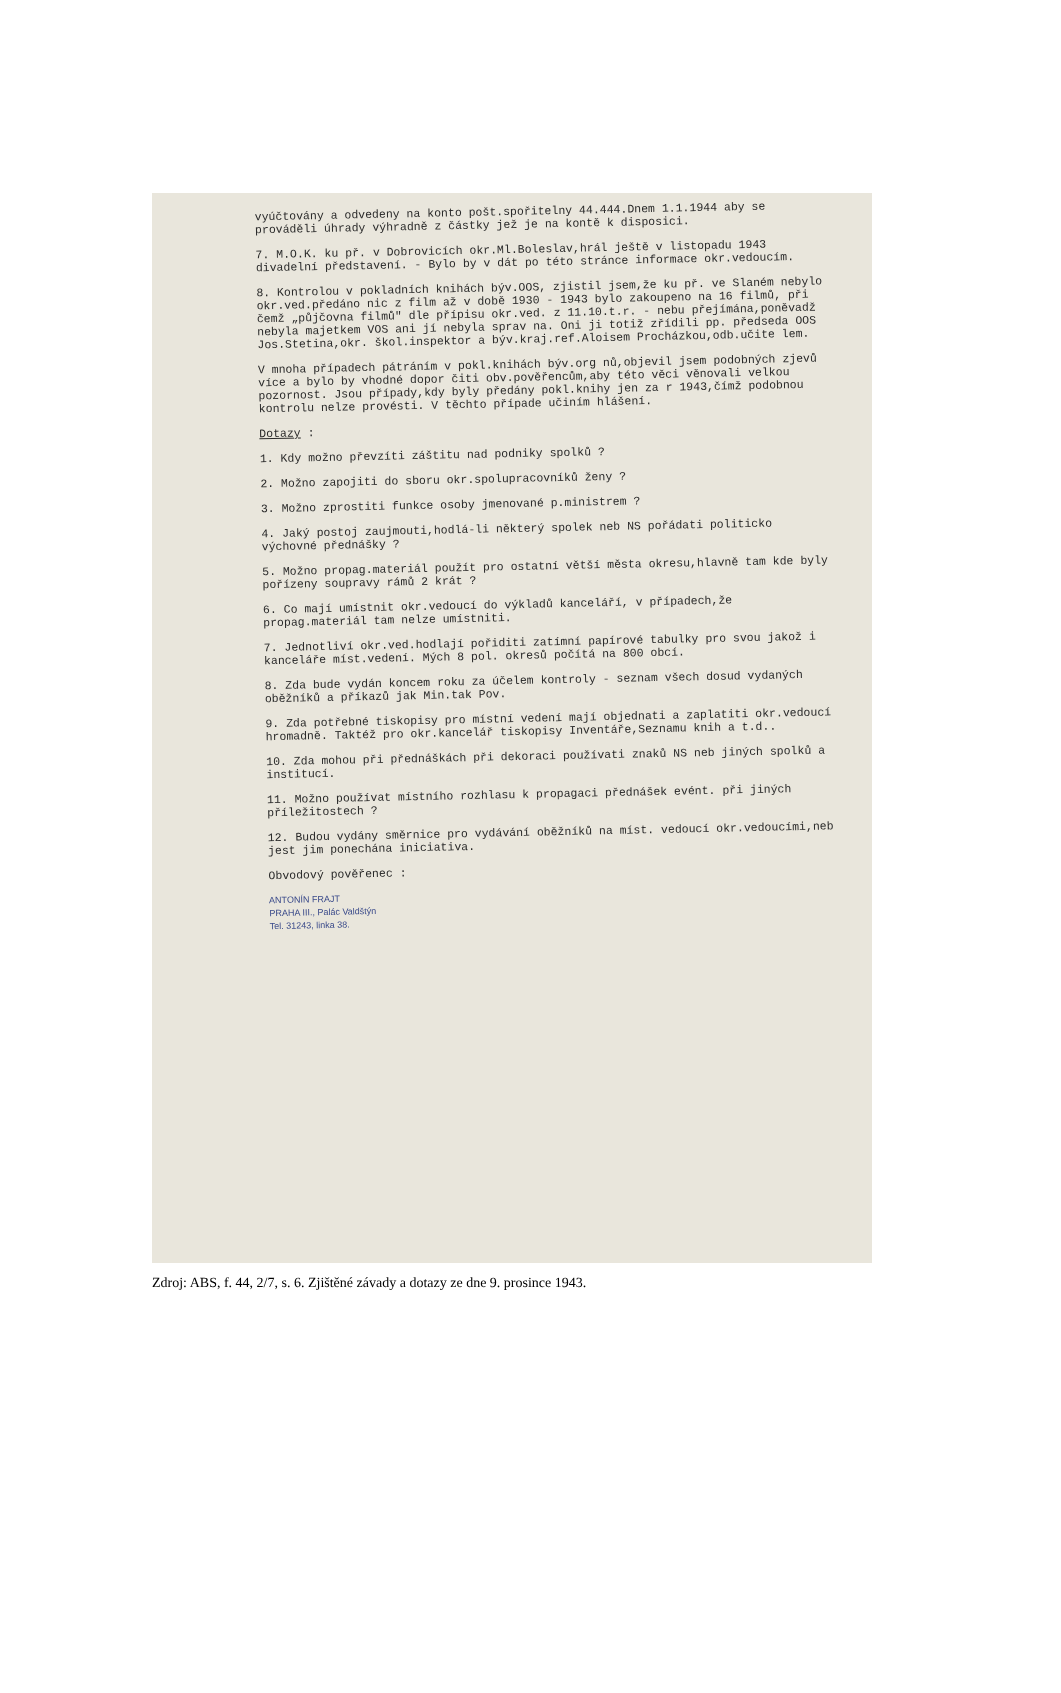vyúčtovány a odvedeny na konto pošt.spořitelny 44.444.Dnem 1.1.1944 aby se prováděli úhrady výhradně z částky jež je na kontě k disposici.
7. M.O.K. ku př. v Dobrovicích okr.Ml.Boleslav,hrál ještě v listopadu 1943 divadelní představení. - Bylo by v dát po této stránce informace okr.vedoucím.
8. Kontrolou v pokladních knihách býv.OOS, zjistil jsem,že ku př. ve Slaném nebylo okr.ved.předáno nic z film až v době 1930 - 1943 bylo zakoupeno na 16 filmů, při čemž „půjčovna filmů" dle přípisu okr.ved. z 11.10.t.r. - nebu přejímána,poněvadž nebyla majetkem VOS ani jí nebyla sprav na. Oni ji totiž zřídili pp. předseda OOS Jos.Stetina,okr. škol.inspektor a býv.kraj.ref.Aloisem Procházkou,odb.učite lem.
V mnoha případech pátráním v pokl.knihách býv.org nů,objevil jsem podobných zjevů více a bylo by vhodné dopor čiti obv.pověřencům,aby této věci věnovali velkou pozornost. Jsou případy,kdy byly předány pokl.knihy jen za r 1943,čímž podobnou kontrolu nelze provésti. V těchto případe učiním hlášení.
Dotazy :
1. Kdy možno převzíti záštitu nad podniky spolků ?
2. Možno zapojiti do sboru okr.spolupracovníků ženy ?
3. Možno zprostiti funkce osoby jmenované p.ministrem ?
4. Jaký postoj zaujmouti,hodlá-li některý spolek neb NS pořádati politicko výchovné přednášky ?
5. Možno propag.materiál použít pro ostatní větší města okresu,hlavně tam kde byly pořízeny soupravy rámů 2 krát ?
6. Co mají umístnit okr.vedoucí do výkladů kanceláří, v případech,že propag.materiál tam nelze umístniti.
7. Jednotliví okr.ved.hodlají pořiditi zatímní papírové tabulky pro svou jakož i kanceláře míst.vedení. Mých 8 pol. okresů počítá na 800 obcí.
8. Zda bude vydán koncem roku za účelem kontroly - seznam všech dosud vydaných oběžníků a příkazů jak Min.tak Pov.
9. Zda potřebné tiskopisy pro místní vedení mají objednati a zaplatiti okr.vedoucí hromadně. Taktéž pro okr.kancelář tiskopisy Inventáře,Seznamu knih a t.d..
10. Zda mohou při přednáškách při dekoraci používati znaků NS neb jiných spolků a institucí.
11. Možno používat místního rozhlasu k propagaci přednášek evént. při jiných příležitostech ?
12. Budou vydány směrnice pro vydávání oběžníků na míst. vedoucí okr.vedoucími,neb jest jim ponechána iniciativa.
Obvodový pověřenec :
ANTONÍN FRAJT
PRAHA III., Palác Valdštýn
Tel. 31243, linka 38.
Zdroj: ABS, f. 44, 2/7, s. 6. Zjištěné závady a dotazy ze dne 9. prosince 1943.